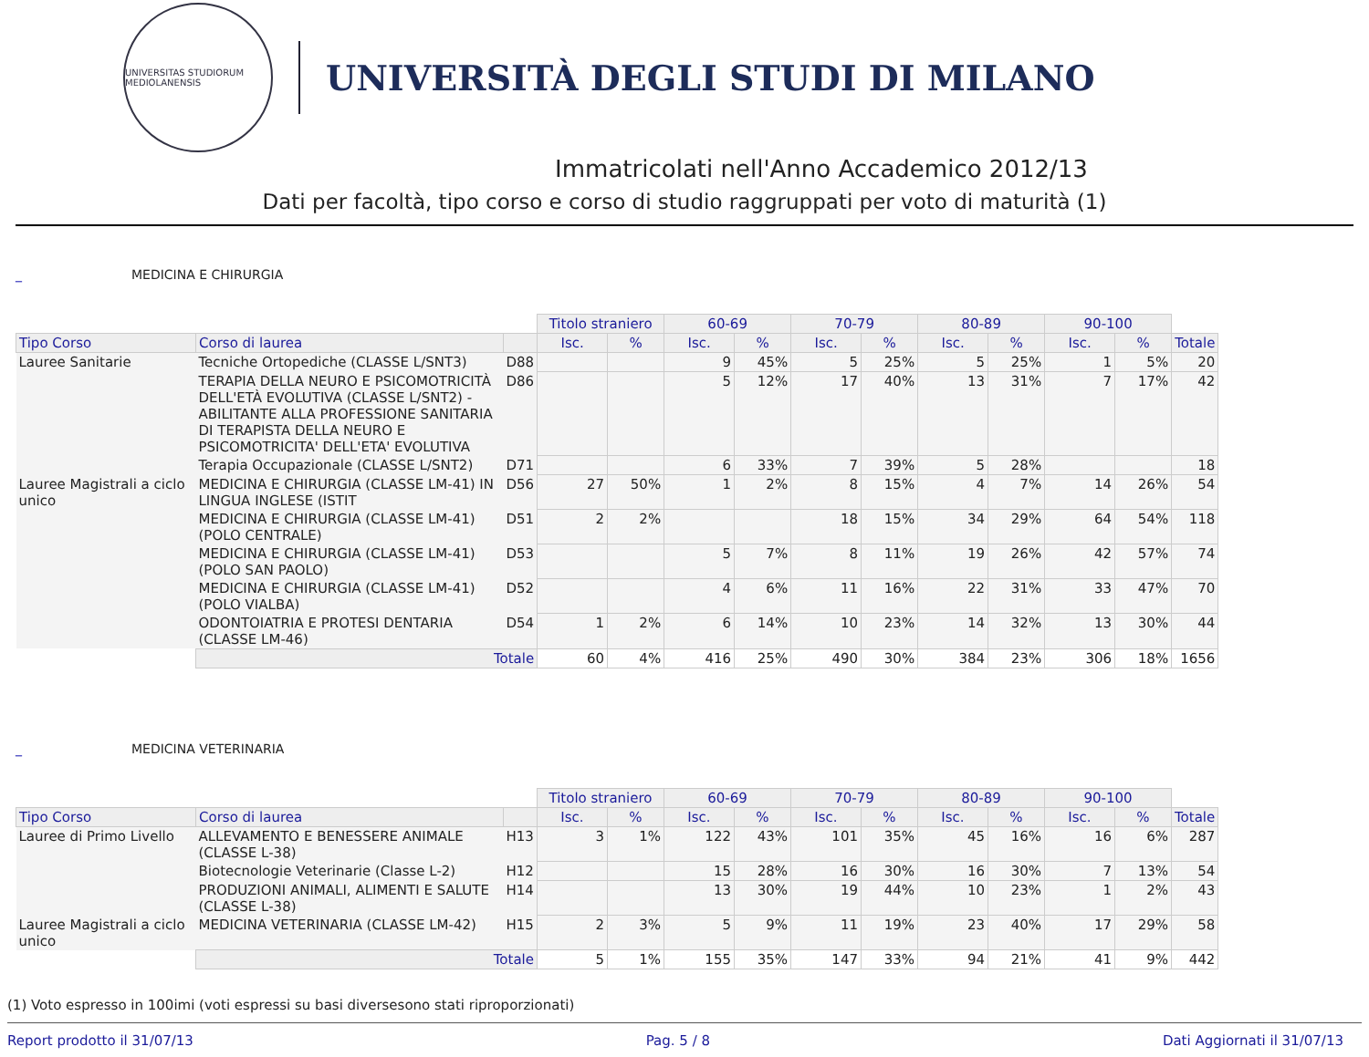UNIVERSITAS STUDIORUM MEDIOLANENSIS
UNIVERSITÀ DEGLI STUDI DI MILANO
Immatricolati nell'Anno Accademico 2012/13
Dati per facoltà, tipo corso e corso di studio raggruppati per voto di maturità (1)
_ MEDICINA E CHIRURGIA
| | | | Titolo straniero | | 60-69 | | 70-79 | | 80-89 | | 90-100 | | |
| Tipo Corso | Corso di laurea | | Isc. | % | Isc. | % | Isc. | % | Isc. | % | Isc. | % | Totale |
| Lauree Sanitarie | Tecniche Ortopediche (CLASSE L/SNT3) | D88 | | | 9 | 45% | 5 | 25% | 5 | 25% | 1 | 5% | 20 |
| | TERAPIA DELLA NEURO E PSICOMOTRICITÀ DELL'ETÀ EVOLUTIVA (CLASSE L/SNT2) - ABILITANTE ALLA PROFESSIONE SANITARIA DI TERAPISTA DELLA NEURO E PSICOMOTRICITA' DELL'ETA' EVOLUTIVA | D86 | | | 5 | 12% | 17 | 40% | 13 | 31% | 7 | 17% | 42 |
| | Terapia Occupazionale (CLASSE L/SNT2) | D71 | | | 6 | 33% | 7 | 39% | 5 | 28% | | | 18 |
| Lauree Magistrali a ciclo unico | MEDICINA E CHIRURGIA (CLASSE LM-41) IN LINGUA INGLESE (ISTIT | D56 | 27 | 50% | 1 | 2% | 8 | 15% | 4 | 7% | 14 | 26% | 54 |
| | MEDICINA E CHIRURGIA (CLASSE LM-41) (POLO CENTRALE) | D51 | 2 | 2% | | | 18 | 15% | 34 | 29% | 64 | 54% | 118 |
| | MEDICINA E CHIRURGIA (CLASSE LM-41) (POLO SAN PAOLO) | D53 | | | 5 | 7% | 8 | 11% | 19 | 26% | 42 | 57% | 74 |
| | MEDICINA E CHIRURGIA (CLASSE LM-41) (POLO VIALBA) | D52 | | | 4 | 6% | 11 | 16% | 22 | 31% | 33 | 47% | 70 |
| | ODONTOIATRIA E PROTESI DENTARIA (CLASSE LM-46) | D54 | 1 | 2% | 6 | 14% | 10 | 23% | 14 | 32% | 13 | 30% | 44 |
| | Totale | | 60 | 4% | 416 | 25% | 490 | 30% | 384 | 23% | 306 | 18% | 1656 |
_ MEDICINA VETERINARIA
| | | | Titolo straniero | | 60-69 | | 70-79 | | 80-89 | | 90-100 | | |
| Tipo Corso | Corso di laurea | | Isc. | % | Isc. | % | Isc. | % | Isc. | % | Isc. | % | Totale |
| Lauree di Primo Livello | ALLEVAMENTO E BENESSERE ANIMALE (CLASSE L-38) | H13 | 3 | 1% | 122 | 43% | 101 | 35% | 45 | 16% | 16 | 6% | 287 |
| | Biotecnologie Veterinarie (Classe L-2) | H12 | | | 15 | 28% | 16 | 30% | 16 | 30% | 7 | 13% | 54 |
| | PRODUZIONI ANIMALI, ALIMENTI E SALUTE (CLASSE L-38) | H14 | | | 13 | 30% | 19 | 44% | 10 | 23% | 1 | 2% | 43 |
| Lauree Magistrali a ciclo unico | MEDICINA VETERINARIA (CLASSE LM-42) | H15 | 2 | 3% | 5 | 9% | 11 | 19% | 23 | 40% | 17 | 29% | 58 |
| | Totale | | 5 | 1% | 155 | 35% | 147 | 33% | 94 | 21% | 41 | 9% | 442 |
(1) Voto espresso in 100imi (voti espressi su basi diversesono stati riproporzionati)
Report prodotto il 31/07/13 Pag. 5 / 8 Dati Aggiornati il 31/07/13